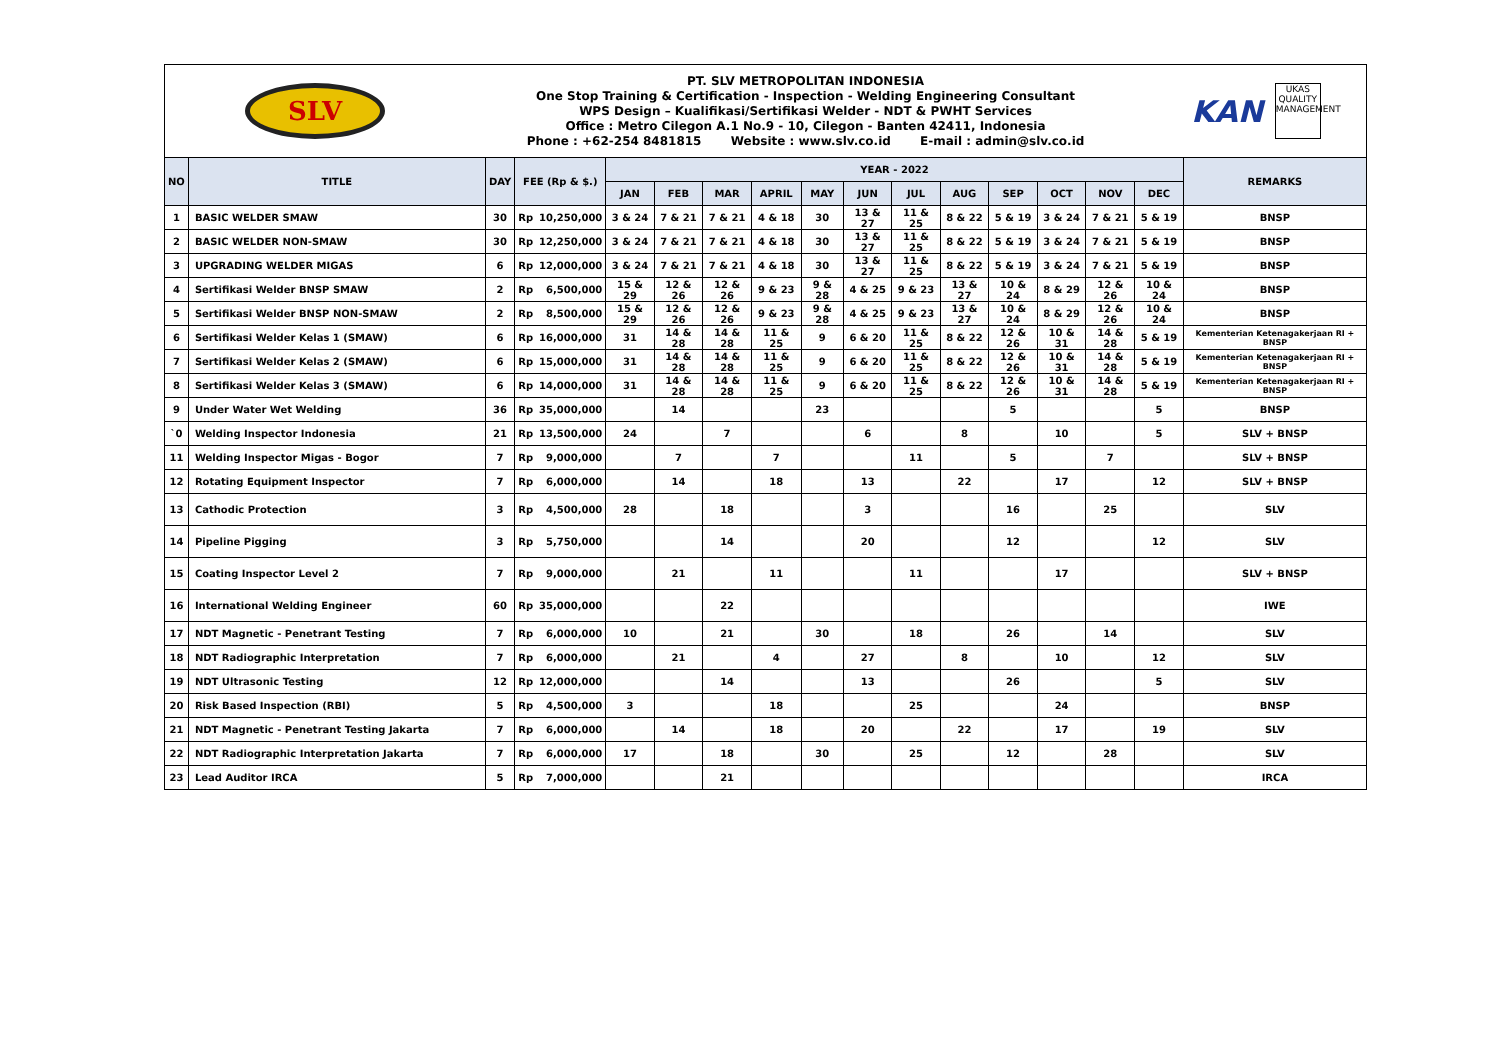SLV
PT. SLV METROPOLITAN INDONESIA
One Stop Training & Certification - Inspection - Welding Engineering Consultant
WPS Design – Kualifikasi/Sertifikasi Welder - NDT & PWHT Services
Office : Metro Cilegon A.1 No.9 - 10, Cilegon - Banten 42411, Indonesia
Phone : +62-254 8481815 Website : www.slv.co.id E-mail : admin@slv.co.id
KAN
UKAS
QUALITY MANAGEMENT
| NO | TITLE | DAY | FEE (Rp & $.) | | YEAR - 2022 | | | | | | | | | | | | REMARKS |
| --- | --- | --- | --- | --- | --- | --- | --- | --- | --- | --- | --- | --- | --- | --- | --- | --- | --- |
| | | | | | JAN | FEB | MAR | APRIL | MAY | JUN | JUL | AUG | SEP | OCT | NOV | DEC | |
| 1 | BASIC WELDER SMAW | 30 | Rp | 10,250,000 | 3 & 24 | 7 & 21 | 7 & 21 | 4 & 18 | 30 | 13 & 27 | 11 & 25 | 8 & 22 | 5 & 19 | 3 & 24 | 7 & 21 | 5 & 19 | BNSP |
| 2 | BASIC WELDER NON-SMAW | 30 | Rp | 12,250,000 | 3 & 24 | 7 & 21 | 7 & 21 | 4 & 18 | 30 | 13 & 27 | 11 & 25 | 8 & 22 | 5 & 19 | 3 & 24 | 7 & 21 | 5 & 19 | BNSP |
| 3 | UPGRADING WELDER MIGAS | 6 | Rp | 12,000,000 | 3 & 24 | 7 & 21 | 7 & 21 | 4 & 18 | 30 | 13 & 27 | 11 & 25 | 8 & 22 | 5 & 19 | 3 & 24 | 7 & 21 | 5 & 19 | BNSP |
| 4 | Sertifikasi Welder BNSP SMAW | 2 | Rp | 6,500,000 | 15 & 29 | 12 & 26 | 12 & 26 | 9 & 23 | 9 & 28 | 4 & 25 | 9 & 23 | 13 & 27 | 10 & 24 | 8 & 29 | 12 & 26 | 10 & 24 | BNSP |
| 5 | Sertifikasi Welder BNSP NON-SMAW | 2 | Rp | 8,500,000 | 15 & 29 | 12 & 26 | 12 & 26 | 9 & 23 | 9 & 28 | 4 & 25 | 9 & 23 | 13 & 27 | 10 & 24 | 8 & 29 | 12 & 26 | 10 & 24 | BNSP |
| 6 | Sertifikasi Welder Kelas 1 (SMAW) | 6 | Rp | 16,000,000 | 31 | 14 & 28 | 14 & 28 | 11 & 25 | 9 | 6 & 20 | 11 & 25 | 8 & 22 | 12 & 26 | 10 & 31 | 14 & 28 | 5 & 19 | Kementerian Ketenagakerjaan RI + BNSP |
| 7 | Sertifikasi Welder Kelas 2 (SMAW) | 6 | Rp | 15,000,000 | 31 | 14 & 28 | 14 & 28 | 11 & 25 | 9 | 6 & 20 | 11 & 25 | 8 & 22 | 12 & 26 | 10 & 31 | 14 & 28 | 5 & 19 | Kementerian Ketenagakerjaan RI + BNSP |
| 8 | Sertifikasi Welder Kelas 3 (SMAW) | 6 | Rp | 14,000,000 | 31 | 14 & 28 | 14 & 28 | 11 & 25 | 9 | 6 & 20 | 11 & 25 | 8 & 22 | 12 & 26 | 10 & 31 | 14 & 28 | 5 & 19 | Kementerian Ketenagakerjaan RI + BNSP |
| 9 | Under Water Wet Welding | 36 | Rp | 35,000,000 | | 14 | | | 23 | | | | 5 | | | 5 | BNSP |
| `0 | Welding Inspector Indonesia | 21 | Rp | 13,500,000 | 24 | | 7 | | | 6 | | 8 | | 10 | | 5 | SLV + BNSP |
| 11 | Welding Inspector Migas - Bogor | 7 | Rp | 9,000,000 | | 7 | | 7 | | | 11 | | 5 | | 7 | | SLV + BNSP |
| 12 | Rotating Equipment Inspector | 7 | Rp | 6,000,000 | | 14 | | 18 | | 13 | | 22 | | 17 | | 12 | SLV + BNSP |
| 13 | Cathodic Protection | 3 | Rp | 4,500,000 | 28 | | 18 | | | 3 | | | 16 | | 25 | | SLV |
| 14 | Pipeline Pigging | 3 | Rp | 5,750,000 | | | 14 | | | 20 | | | 12 | | | 12 | SLV |
| 15 | Coating Inspector Level 2 | 7 | Rp | 9,000,000 | | 21 | | 11 | | | 11 | | | 17 | | | SLV + BNSP |
| 16 | International Welding Engineer | 60 | Rp | 35,000,000 | | | 22 | | | | | | | | | | IWE |
| 17 | NDT Magnetic - Penetrant Testing | 7 | Rp | 6,000,000 | 10 | | 21 | | 30 | | 18 | | 26 | | 14 | | SLV |
| 18 | NDT Radiographic Interpretation | 7 | Rp | 6,000,000 | | 21 | | 4 | | 27 | | 8 | | 10 | | 12 | SLV |
| 19 | NDT Ultrasonic Testing | 12 | Rp | 12,000,000 | | | 14 | | | 13 | | | 26 | | | 5 | SLV |
| 20 | Risk Based Inspection (RBI) | 5 | Rp | 4,500,000 | 3 | | | 18 | | | 25 | | | 24 | | | BNSP |
| 21 | NDT Magnetic - Penetrant Testing Jakarta | 7 | Rp | 6,000,000 | | 14 | | 18 | | 20 | | 22 | | 17 | | 19 | SLV |
| 22 | NDT Radiographic Interpretation Jakarta | 7 | Rp | 6,000,000 | 17 | | 18 | | 30 | | 25 | | 12 | | 28 | | SLV |
| 23 | Lead Auditor IRCA | 5 | Rp | 7,000,000 | | | 21 | | | | | | | | | | IRCA |